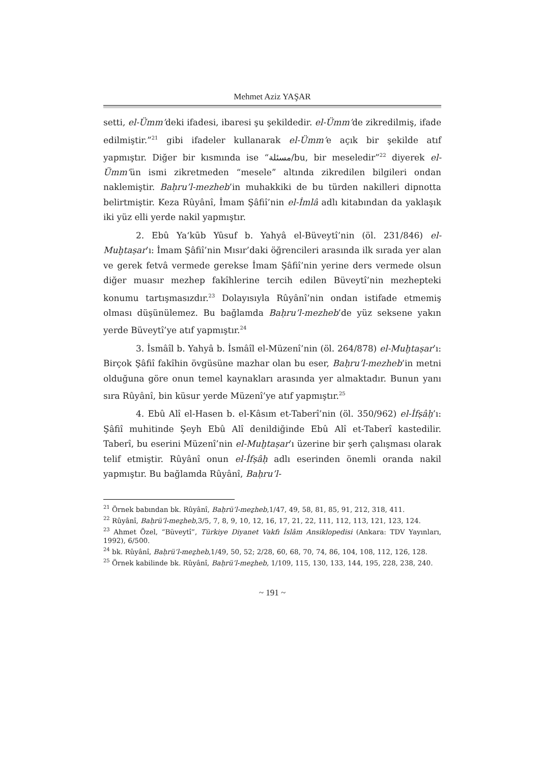Mehmet Aziz YAŞAR
setti, el-Ümm’deki ifadesi, ibaresi şu şekildedir. el-Ümm’de zikredilmiş, ifade edilmiştir.”<sup>21</sup> gibi ifadeler kullanarak el-Ümm’e açık bir şekilde atıf yapmıştır. Diğer bir kısmında ise “مسئلة/bu, bir meseledir”<sup>22</sup> diyerek el-Ümm’ün ismi zikretmeden “mesele” altında zikredilen bilgileri ondan naklemiştir. Baḥru’l-mezheb’in muhakkiki de bu türden nakilleri dipnotta belirtmiştir. Keza Rûyânî, İmam Şâfiî’nin el-İmlâ adlı kitabından da yaklaşık iki yüz elli yerde nakil yapmıştır.
2. Ebû Ya‘kūb Yûsuf b. Yahyâ el-Büveytî’nin (öl. 231/846) el-Muḫtaṣar’ı: İmam Şâfiî’nin Mısır’daki öğrencileri arasında ilk sırada yer alan ve gerek fetvâ vermede gerekse İmam Şâfiî’nin yerine ders vermede olsun diğer muasır mezhep fakîhlerine tercih edilen Büveytî’nin mezhepteki konumu tartışmasızdır.<sup>23</sup> Dolayısıyla Rûyânî’nin ondan istifade etmemiş olması düşünülemez. Bu bağlamda Baḥru’l-mezheb’de yüz seksene yakın yerde Büveytî’ye atıf yapmıştır.<sup>24</sup>
3. İsmâîl b. Yahyâ b. İsmâîl el-Müzenî’nin (öl. 264/878) el-Muḫtaṣar’ı: Birçok Şâfiî fakîhin övgüsüne mazhar olan bu eser, Baḥru’l-mezheb’in metni olduğuna göre onun temel kaynakları arasında yer almaktadır. Bunun yanı sıra Rûyânî, bin küsur yerde Müzenî’ye atıf yapmıştır.<sup>25</sup>
4. Ebû Alî el-Hasen b. el-Kâsım et-Taberî’nin (öl. 350/962) el-İfṣâḥ’ı: Şâfiî muhitinde Şeyh Ebû Alî denildiğinde Ebû Alî et-Taberî kastedilir. Taberî, bu eserini Müzenî’nin el-Muḫtaṣar’ı üzerine bir şerh çalışması olarak telif etmiştir. Rûyânî onun el-İfṣâḥ adlı eserinden önemli oranda nakil yapmıştır. Bu bağlamda Rûyânî, Baḥru’l-
<sup>21</sup> Örnek babından bk. Rûyânî, Baḥrü’l-meẕheb,1/47, 49, 58, 81, 85, 91, 212, 318, 411.
<sup>22</sup> Rûyânî, Baḥrü’l-meẕheb,3/5, 7, 8, 9, 10, 12, 16, 17, 21, 22, 111, 112, 113, 121, 123, 124.
<sup>23</sup> Ahmet Özel, “Büveytî”, Türkiye Diyanet Vakfı İslâm Ansiklopedisi (Ankara: TDV Yayınları, 1992), 6/500.
<sup>24</sup> bk. Rûyânî, Baḥrü’l-meẕheb,1/49, 50, 52; 2/28, 60, 68, 70, 74, 86, 104, 108, 112, 126, 128.
<sup>25</sup> Örnek kabilinde bk. Rûyânî, Baḥrü’l-meẕheb, 1/109, 115, 130, 133, 144, 195, 228, 238, 240.
~ 191 ~